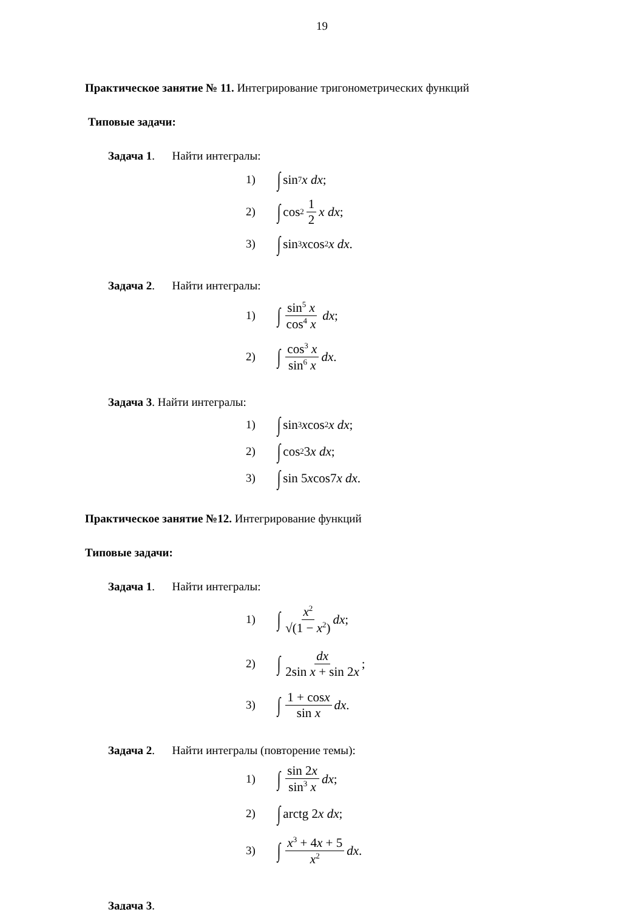19
Практическое занятие № 11. Интегрирование тригонометрических функций
Типовые задачи:
Задача 1. Найти интегралы:
1) ∫ sin<sup>7</sup> x dx;
2) ∫ cos<sup>2</sup> 1 2 x dx;
3) ∫ sin<sup>3</sup> x cos<sup>2</sup> x dx.
Задача 2. Найти интегралы:
1) ∫ sin<sup>5</sup> x cos<sup>4</sup> x dx;
2) ∫ cos<sup>3</sup> x sin<sup>6</sup> x dx.
Задача 3. Найти интегралы:
1) ∫ sin<sup>3</sup> x cos<sup>2</sup> x dx;
2) ∫ cos<sup>2</sup> 3 x dx;
3) ∫ sin 5 x cos7 x dx.
Практическое занятие №12. Интегрирование функций
Типовые задачи:
Задача 1. Найти интегралы:
1) ∫ x<sup>2</sup> √(1 − x<sup>2</sup>) dx;
2) ∫ dx 2sin x + sin 2x;
3) ∫ 1 + cosx sin x dx.
Задача 2. Найти интегралы (повторение темы):
1) ∫ sin 2x sin<sup>3</sup> x dx;
2) ∫ arctg 2 x dx;
3) ∫ x<sup>3</sup> + 4x + 5 x<sup>2</sup> dx.
Задача 3.